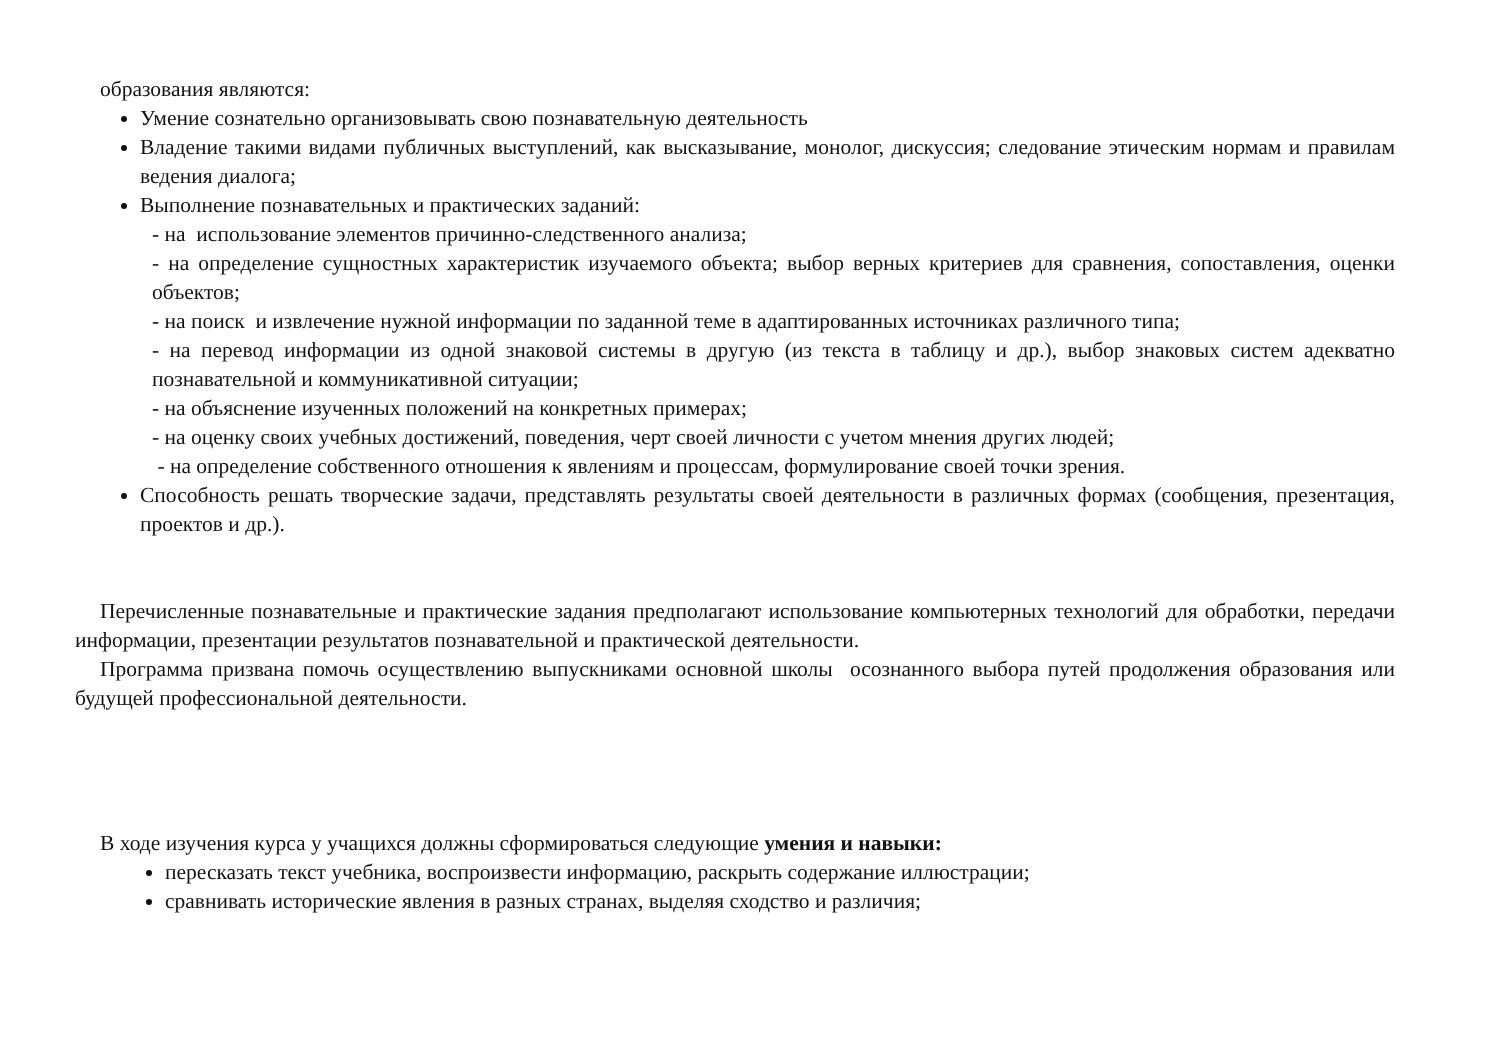образования являются:
Умение сознательно организовывать свою познавательную деятельность
Владение такими видами публичных выступлений, как высказывание, монолог, дискуссия; следование этическим нормам и правилам ведения диалога;
Выполнение познавательных и практических заданий:
- на использование элементов причинно-следственного анализа;
- на определение сущностных характеристик изучаемого объекта; выбор верных критериев для сравнения, сопоставления, оценки объектов;
- на поиск и извлечение нужной информации по заданной теме в адаптированных источниках различного типа;
- на перевод информации из одной знаковой системы в другую (из текста в таблицу и др.), выбор знаковых систем адекватно познавательной и коммуникативной ситуации;
- на объяснение изученных положений на конкретных примерах;
- на оценку своих учебных достижений, поведения, черт своей личности с учетом мнения других людей;
- на определение собственного отношения к явлениям и процессам, формулирование своей точки зрения.
Способность решать творческие задачи, представлять результаты своей деятельности в различных формах (сообщения, презентация, проектов и др.).
Перечисленные познавательные и практические задания предполагают использование компьютерных технологий для обработки, передачи информации, презентации результатов познавательной и практической деятельности.
Программа призвана помочь осуществлению выпускниками основной школы осознанного выбора путей продолжения образования или будущей профессиональной деятельности.
В ходе изучения курса у учащихся должны сформироваться следующие умения и навыки:
пересказать текст учебника, воспроизвести информацию, раскрыть содержание иллюстрации;
сравнивать исторические явления в разных странах, выделяя сходство и различия;